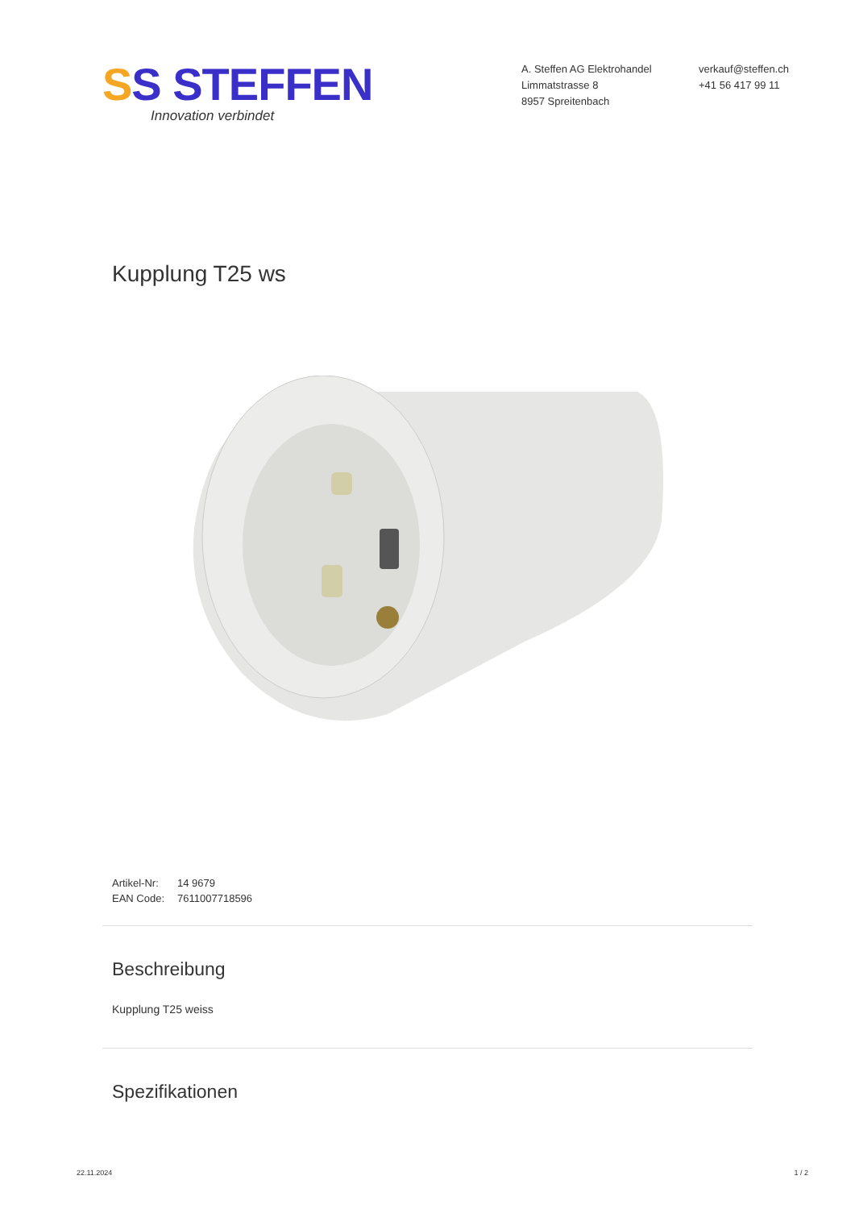SS STEFFEN
Innovation verbindet
A. Steffen AG Elektrohandel
Limmatstrasse 8
8957 Spreitenbach
verkauf@steffen.ch
+41 56 417 99 11
Kupplung T25 ws
| Artikel-Nr: | 14 9679 |
| EAN Code: | 7611007718596 |
Beschreibung
Kupplung T25 weiss
Spezifikationen
22.11.2024 1 / 2